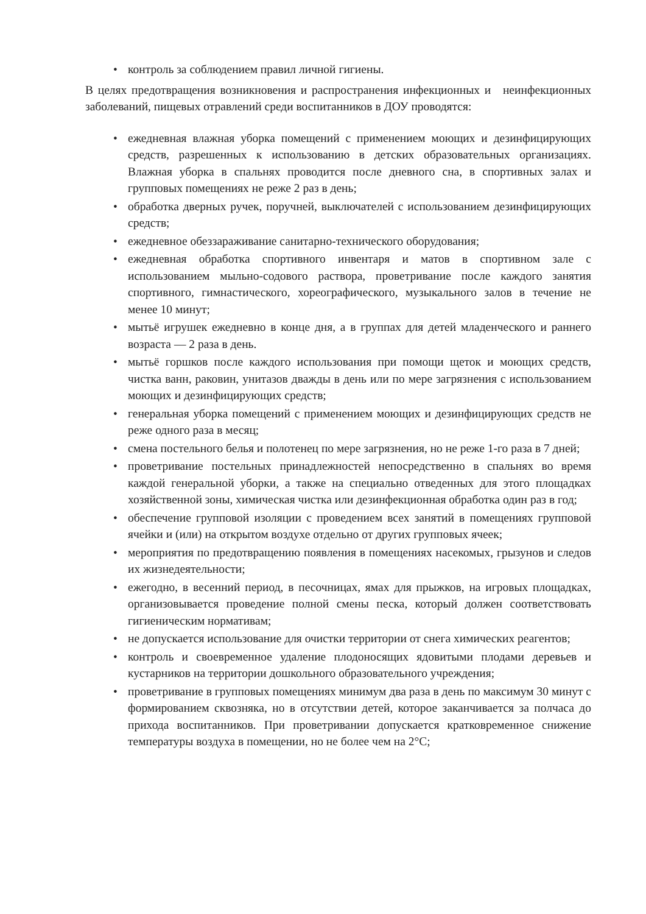• контроль за соблюдением правил личной гигиены.
В целях предотвращения возникновения и распространения инфекционных и неинфекционных заболеваний, пищевых отравлений среди воспитанников в ДОУ проводятся:
• ежедневная влажная уборка помещений с применением моющих и дезинфицирующих средств, разрешенных к использованию в детских образовательных организациях. Влажная уборка в спальнях проводится после дневного сна, в спортивных залах и групповых помещениях не реже 2 раз в день;
• обработка дверных ручек, поручней, выключателей с использованием дезинфицирующих средств;
• ежедневное обеззараживание санитарно-технического оборудования;
• ежедневная обработка спортивного инвентаря и матов в спортивном зале с использованием мыльно-содового раствора, проветривание после каждого занятия спортивного, гимнастического, хореографического, музыкального залов в течение не менее 10 минут;
• мытьё игрушек ежедневно в конце дня, а в группах для детей младенческого и раннего возраста — 2 раза в день.
• мытьё горшков после каждого использования при помощи щеток и моющих средств, чистка ванн, раковин, унитазов дважды в день или по мере загрязнения с использованием моющих и дезинфицирующих средств;
• генеральная уборка помещений с применением моющих и дезинфицирующих средств не реже одного раза в месяц;
• смена постельного белья и полотенец по мере загрязнения, но не реже 1-го раза в 7 дней;
• проветривание постельных принадлежностей непосредственно в спальнях во время каждой генеральной уборки, а также на специально отведенных для этого площадках хозяйственной зоны, химическая чистка или дезинфекционная обработка один раз в год;
• обеспечение групповой изоляции с проведением всех занятий в помещениях групповой ячейки и (или) на открытом воздухе отдельно от других групповых ячеек;
• мероприятия по предотвращению появления в помещениях насекомых, грызунов и следов их жизнедеятельности;
• ежегодно, в весенний период, в песочницах, ямах для прыжков, на игровых площадках, организовывается проведение полной смены песка, который должен соответствовать гигиеническим нормативам;
• не допускается использование для очистки территории от снега химических реагентов;
• контроль и своевременное удаление плодоносящих ядовитыми плодами деревьев и кустарников на территории дошкольного образовательного учреждения;
• проветривание в групповых помещениях минимум два раза в день по максимум 30 минут с формированием сквозняка, но в отсутствии детей, которое заканчивается за полчаса до прихода воспитанников. При проветривании допускается кратковременное снижение температуры воздуха в помещении, но не более чем на 2°С;